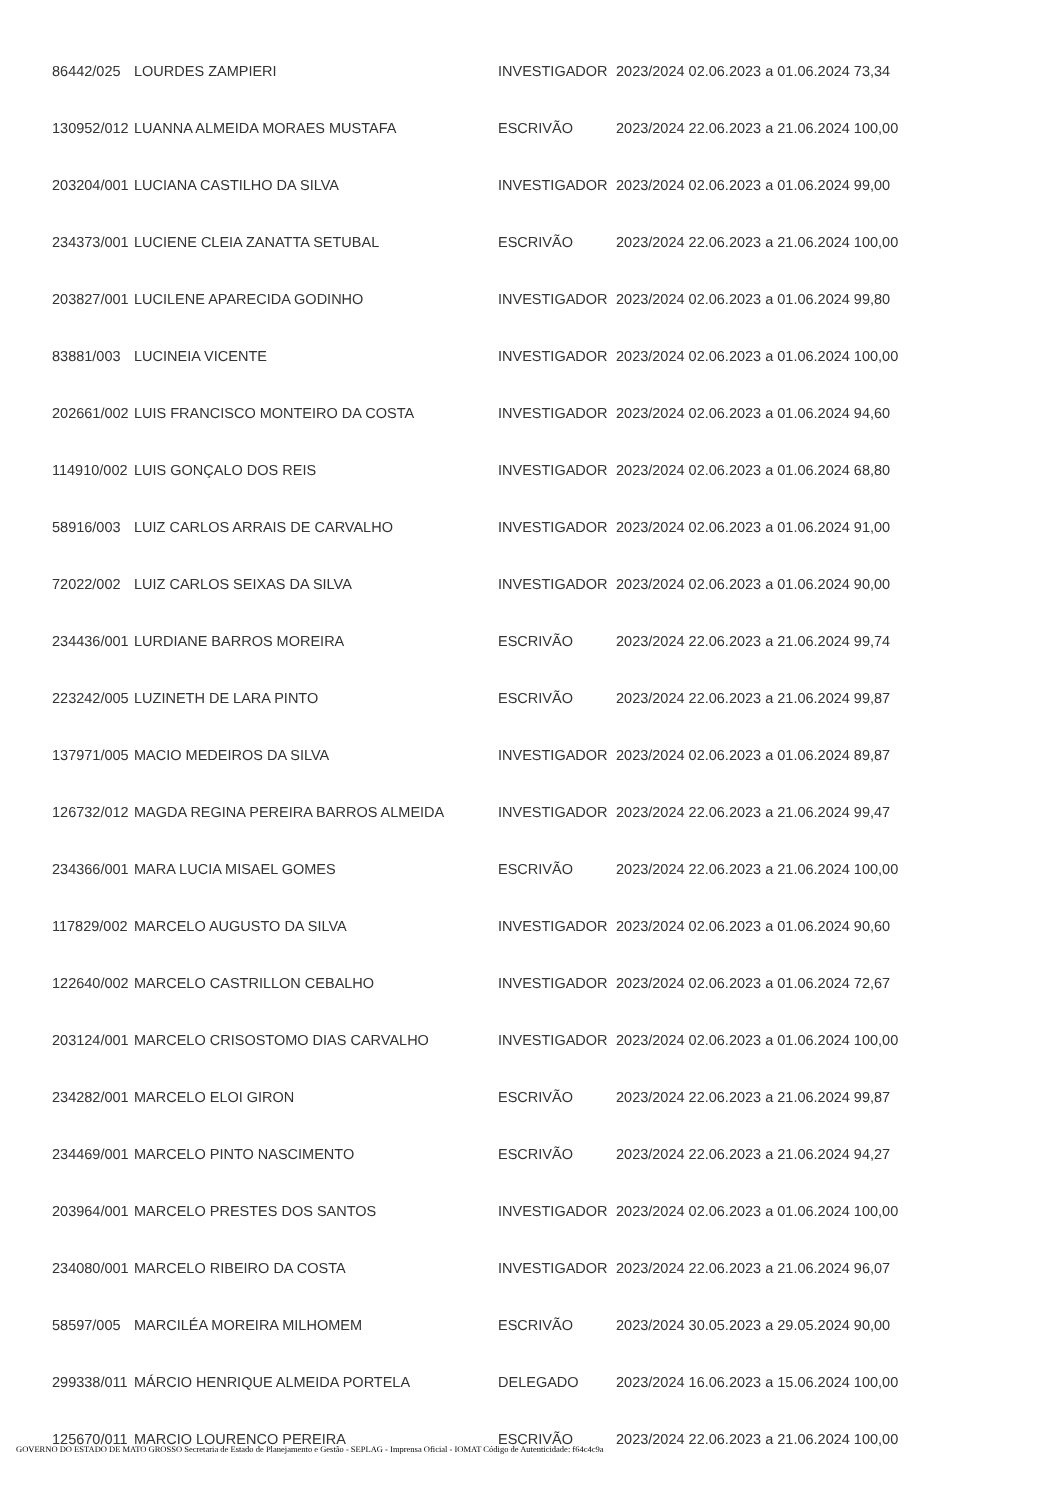| 86442/025 | LOURDES ZAMPIERI | INVESTIGADOR | 2023/2024 02.06.2023 a 01.06.2024 73,34 |
| 130952/012 | LUANNA ALMEIDA MORAES MUSTAFA | ESCRIVÃO | 2023/2024 22.06.2023 a 21.06.2024 100,00 |
| 203204/001 | LUCIANA CASTILHO DA SILVA | INVESTIGADOR | 2023/2024 02.06.2023 a 01.06.2024 99,00 |
| 234373/001 | LUCIENE CLEIA ZANATTA SETUBAL | ESCRIVÃO | 2023/2024 22.06.2023 a 21.06.2024 100,00 |
| 203827/001 | LUCILENE APARECIDA GODINHO | INVESTIGADOR | 2023/2024 02.06.2023 a 01.06.2024 99,80 |
| 83881/003 | LUCINEIA VICENTE | INVESTIGADOR | 2023/2024 02.06.2023 a 01.06.2024 100,00 |
| 202661/002 | LUIS FRANCISCO MONTEIRO DA COSTA | INVESTIGADOR | 2023/2024 02.06.2023 a 01.06.2024 94,60 |
| 114910/002 | LUIS GONÇALO DOS REIS | INVESTIGADOR | 2023/2024 02.06.2023 a 01.06.2024 68,80 |
| 58916/003 | LUIZ CARLOS ARRAIS DE CARVALHO | INVESTIGADOR | 2023/2024 02.06.2023 a 01.06.2024 91,00 |
| 72022/002 | LUIZ CARLOS SEIXAS DA SILVA | INVESTIGADOR | 2023/2024 02.06.2023 a 01.06.2024 90,00 |
| 234436/001 | LURDIANE BARROS MOREIRA | ESCRIVÃO | 2023/2024 22.06.2023 a 21.06.2024 99,74 |
| 223242/005 | LUZINETH DE LARA PINTO | ESCRIVÃO | 2023/2024 22.06.2023 a 21.06.2024 99,87 |
| 137971/005 | MACIO MEDEIROS DA SILVA | INVESTIGADOR | 2023/2024 02.06.2023 a 01.06.2024 89,87 |
| 126732/012 | MAGDA REGINA PEREIRA BARROS ALMEIDA | INVESTIGADOR | 2023/2024 22.06.2023 a 21.06.2024 99,47 |
| 234366/001 | MARA LUCIA MISAEL GOMES | ESCRIVÃO | 2023/2024 22.06.2023 a 21.06.2024 100,00 |
| 117829/002 | MARCELO AUGUSTO DA SILVA | INVESTIGADOR | 2023/2024 02.06.2023 a 01.06.2024 90,60 |
| 122640/002 | MARCELO CASTRILLON CEBALHO | INVESTIGADOR | 2023/2024 02.06.2023 a 01.06.2024 72,67 |
| 203124/001 | MARCELO CRISOSTOMO DIAS CARVALHO | INVESTIGADOR | 2023/2024 02.06.2023 a 01.06.2024 100,00 |
| 234282/001 | MARCELO ELOI GIRON | ESCRIVÃO | 2023/2024 22.06.2023 a 21.06.2024 99,87 |
| 234469/001 | MARCELO PINTO NASCIMENTO | ESCRIVÃO | 2023/2024 22.06.2023 a 21.06.2024 94,27 |
| 203964/001 | MARCELO PRESTES DOS SANTOS | INVESTIGADOR | 2023/2024 02.06.2023 a 01.06.2024 100,00 |
| 234080/001 | MARCELO RIBEIRO DA COSTA | INVESTIGADOR | 2023/2024 22.06.2023 a 21.06.2024 96,07 |
| 58597/005 | MARCILÉA MOREIRA MILHOMEM | ESCRIVÃO | 2023/2024 30.05.2023 a 29.05.2024 90,00 |
| 299338/011 | MÁRCIO HENRIQUE ALMEIDA PORTELA | DELEGADO | 2023/2024 16.06.2023 a 15.06.2024 100,00 |
| 125670/011 | MARCIO LOURENCO PEREIRA | ESCRIVÃO | 2023/2024 22.06.2023 a 21.06.2024 100,00 |
GOVERNO DO ESTADO DE MATO GROSSO Secretaria de Estado de Planejamento e Gestão - SEPLAG - Imprensa Oficial - IOMAT Código de Autenticidade: f64c4c9a